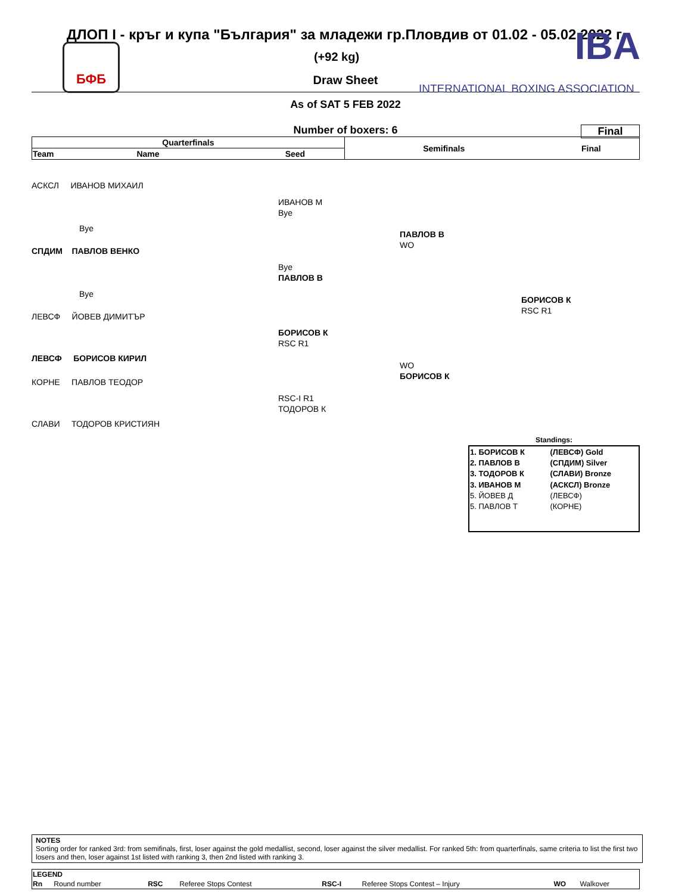ДЛОП I - кръг и купа "България" за младежи гр.Пловдив от 01.02 - 05.02.2022 г.
БФБ IBA
INTERNATIONAL BOXING ASSOCIATION
(+92 kg)
Draw Sheet
As of SAT 5 FEB 2022
Final
Number of boxers: 6
| Quarterfinals | | | Semifinals | Final |
| --- | --- | --- | --- | --- |
| Team | Name | Seed | | |
АСКСЛ ИВАНОВ МИХАИЛ
Bye
СПДИМ ПАВЛОВ ВЕНКО
Bye
ЛЕВСФ ЙОВЕВ ДИМИТЪР
ЛЕВСФ БОРИСОВ КИРИЛ
КОРНЕ ПАВЛОВ ТЕОДОР
СЛАВИ ТОДОРОВ КРИСТИЯН
ИВАНОВ М
Bye
Bye
ПАВЛОВ В
БОРИСОВ К
RSC R1
RSC-I R1
ТОДОРОВ К
ПАВЛОВ В
WO
WO
БОРИСОВ К
БОРИСОВ К
RSC R1
Standings:
| 1. БОРИСОВ К | (ЛЕВСФ) Gold |
| 2. ПАВЛОВ В | (СПДИМ) Silver |
| 3. ТОДОРОВ К | (СЛАВИ) Bronze |
| 3. ИВАНОВ М | (АСКСЛ) Bronze |
| 5. ЙОВЕВ Д | (ЛЕВСФ) |
| 5. ПАВЛОВ Т | (КОРНЕ) |
NOTES
Sorting order for ranked 3rd: from semifinals, first, loser against the gold medallist, second, loser against the silver medallist. For ranked 5th: from quarterfinals, same criteria to list the first two losers and then, loser against 1st listed with ranking 3, then 2nd listed with ranking 3.
| LEGEND | | | | | | | |
| Rn | Round number | RSC | Referee Stops Contest | RSC-I | Referee Stops Contest – Injury | WO | Walkover |